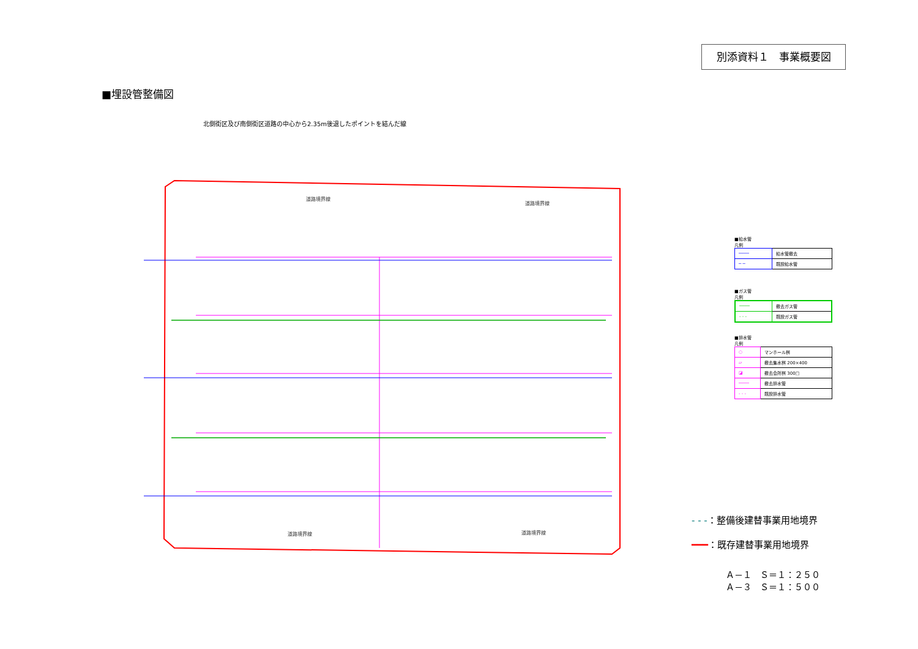別添資料１　事業概要図
■埋設管整備図
北側街区及び南側街区道路の中心から2.35m後退したポイントを結んだ線
道路境界線
道路境界線
道路境界線
道路境界線
■給水管
凡例
| ──── | 給水管撤去 |
| ─ ─ | 既設給水管 |
■ガス管
凡例
| ──── | 撤去ガス管 |
| - - - | 既設ガス管 |
■排水管
凡例
| ○ | マンホール桝 |
| ▱ | 撤去集水桝 200×400 |
| ◪ | 撤去会所桝 300□ |
| ──── | 撤去排水管 |
| - - - | 既設排水管 |
- - -：整備後建替事業用地境界
━━━：既存建替事業用地境界
Ａ－１　Ｓ＝１：２５０
Ａ－３　Ｓ＝１：５００